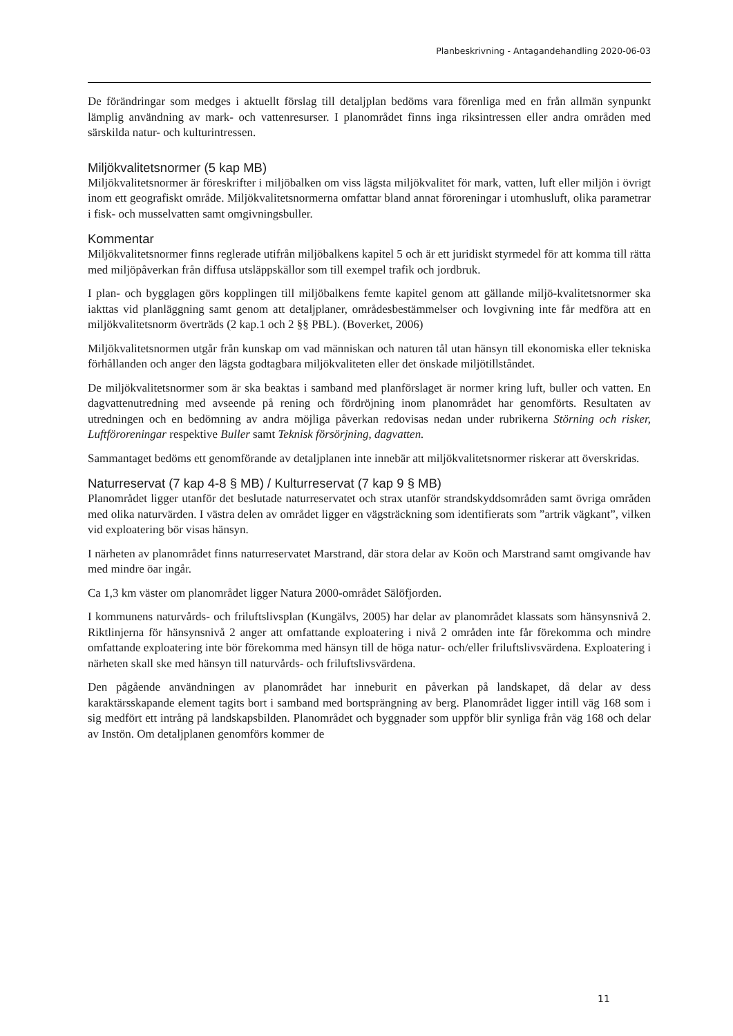Planbeskrivning - Antagandehandling 2020-06-03
De förändringar som medges i aktuellt förslag till detaljplan bedöms vara förenliga med en från allmän synpunkt lämplig användning av mark- och vattenresurser. I planområdet finns inga riksintressen eller andra områden med särskilda natur- och kulturintressen.
Miljökvalitetsnormer (5 kap MB)
Miljökvalitetsnormer är föreskrifter i miljöbalken om viss lägsta miljökvalitet för mark, vatten, luft eller miljön i övrigt inom ett geografiskt område. Miljökvalitetsnormerna omfattar bland annat föroreningar i utomhusluft, olika parametrar i fisk- och musselvatten samt omgivningsbuller.
Kommentar
Miljökvalitetsnormer finns reglerade utifrån miljöbalkens kapitel 5 och är ett juridiskt styrmedel för att komma till rätta med miljöpåverkan från diffusa utsläppskällor som till exempel trafik och jordbruk.
I plan- och bygglagen görs kopplingen till miljöbalkens femte kapitel genom att gällande miljö-kvalitetsnormer ska iakttas vid planläggning samt genom att detaljplaner, områdesbestämmelser och lovgivning inte får medföra att en miljökvalitetsnorm överträds (2 kap.1 och 2 §§ PBL). (Boverket, 2006)
Miljökvalitetsnormen utgår från kunskap om vad människan och naturen tål utan hänsyn till ekonomiska eller tekniska förhållanden och anger den lägsta godtagbara miljökvaliteten eller det önskade miljötillståndet.
De miljökvalitetsnormer som är ska beaktas i samband med planförslaget är normer kring luft, buller och vatten. En dagvattenutredning med avseende på rening och fördröjning inom planområdet har genomförts. Resultaten av utredningen och en bedömning av andra möjliga påverkan redovisas nedan under rubrikerna Störning och risker, Luftföroreningar respektive Buller samt Teknisk försörjning, dagvatten.
Sammantaget bedöms ett genomförande av detaljplanen inte innebär att miljökvalitetsnormer riskerar att överskridas.
Naturreservat (7 kap 4-8 § MB) / Kulturreservat (7 kap 9 § MB)
Planområdet ligger utanför det beslutade naturreservatet och strax utanför strandskyddsområden samt övriga områden med olika naturvärden. I västra delen av området ligger en vägsträckning som identifierats som ”artrik vägkant”, vilken vid exploatering bör visas hänsyn.
I närheten av planområdet finns naturreservatet Marstrand, där stora delar av Koön och Marstrand samt omgivande hav med mindre öar ingår.
Ca 1,3 km väster om planområdet ligger Natura 2000-området Sälöfjorden.
I kommunens naturvårds- och friluftslivsplan (Kungälvs, 2005) har delar av planområdet klassats som hänsynsnivå 2. Riktlinjerna för hänsynsnivå 2 anger att omfattande exploatering i nivå 2 områden inte får förekomma och mindre omfattande exploatering inte bör förekomma med hänsyn till de höga natur- och/eller friluftslivsvärdena. Exploatering i närheten skall ske med hänsyn till naturvårds- och friluftslivsvärdena.
Den pågående användningen av planområdet har inneburit en påverkan på landskapet, då delar av dess karaktärsskapande element tagits bort i samband med bortsprängning av berg. Planområdet ligger intill väg 168 som i sig medfört ett intrång på landskapsbilden. Planområdet och byggnader som uppför blir synliga från väg 168 och delar av Instön. Om detaljplanen genomförs kommer de
11